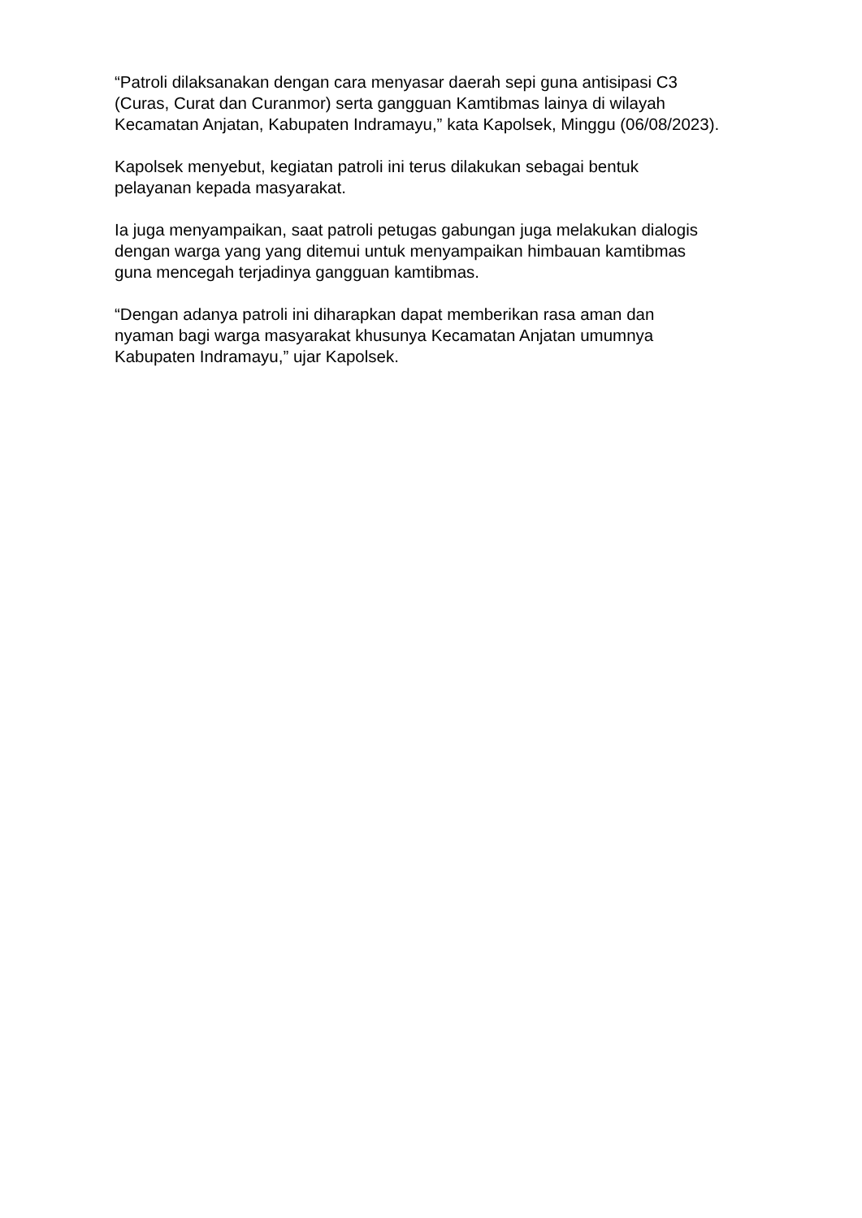“Patroli dilaksanakan dengan cara menyasar daerah sepi guna antisipasi C3
(Curas, Curat dan Curanmor) serta gangguan Kamtibmas lainya di wilayah
Kecamatan Anjatan, Kabupaten Indramayu,” kata Kapolsek, Minggu (06/08/2023).
Kapolsek menyebut, kegiatan patroli ini terus dilakukan sebagai bentuk
pelayanan kepada masyarakat.
Ia juga menyampaikan, saat patroli petugas gabungan juga melakukan dialogis
dengan warga yang yang ditemui untuk menyampaikan himbauan kamtibmas
guna mencegah terjadinya gangguan kamtibmas.
“Dengan adanya patroli ini diharapkan dapat memberikan rasa aman dan
nyaman bagi warga masyarakat khusunya Kecamatan Anjatan umumnya
Kabupaten Indramayu,” ujar Kapolsek.